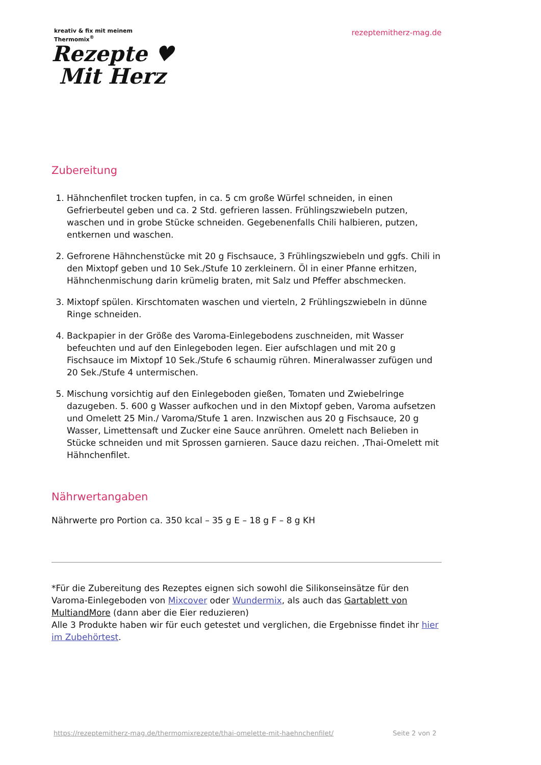kreativ & fix mit meinem
Thermomix<sup>®</sup>
Rezepte ♥
Mit Herz
rezeptemitherz-mag.de
Zubereitung
1. Hähnchenfilet trocken tupfen, in ca. 5 cm große Würfel schneiden, in einen Gefrierbeutel geben und ca. 2 Std. gefrieren lassen. Frühlingszwiebeln putzen, waschen und in grobe Stücke schneiden. Gegebenenfalls Chili halbieren, putzen, entkernen und waschen.
2. Gefrorene Hähnchenstücke mit 20 g Fischsauce, 3 Frühlingszwiebeln und ggfs. Chili in den Mixtopf geben und 10 Sek./Stufe 10 zerkleinern. Öl in einer Pfanne erhitzen, Hähnchenmischung darin krümelig braten, mit Salz und Pfeffer abschmecken.
3. Mixtopf spülen. Kirschtomaten waschen und vierteln, 2 Frühlingszwiebeln in dünne Ringe schneiden.
4. Backpapier in der Größe des Varoma-Einlegebodens zuschneiden, mit Wasser befeuchten und auf den Einlegeboden legen. Eier aufschlagen und mit 20 g Fischsauce im Mixtopf 10 Sek./Stufe 6 schaumig rühren. Mineralwasser zufügen und 20 Sek./Stufe 4 untermischen.
5. Mischung vorsichtig auf den Einlegeboden gießen, Tomaten und Zwiebelringe dazugeben. 5. 600 g Wasser aufkochen und in den Mixtopf geben, Varoma aufsetzen und Omelett 25 Min./ Varoma/Stufe 1 aren. Inzwischen aus 20 g Fischsauce, 20 g Wasser, Limettensaft und Zucker eine Sauce anrühren. Omelett nach Belieben in Stücke schneiden und mit Sprossen garnieren. Sauce dazu reichen. ‚Thai-Omelett mit Hähnchenfilet.
Nährwertangaben
Nährwerte pro Portion ca. 350 kcal – 35 g E – 18 g F – 8 g KH
*Für die Zubereitung des Rezeptes eignen sich sowohl die Silikonseinsätze für den Varoma-Einlegeboden von Mixcover oder Wundermix, als auch das Gartablett von MultiandMore (dann aber die Eier reduzieren)
Alle 3 Produkte haben wir für euch getestet und verglichen, die Ergebnisse findet ihr hier im Zubehörtest.
https://rezeptemitherz-mag.de/thermomixrezepte/thai-omelette-mit-haehnchenfilet/ Seite 2 von 2